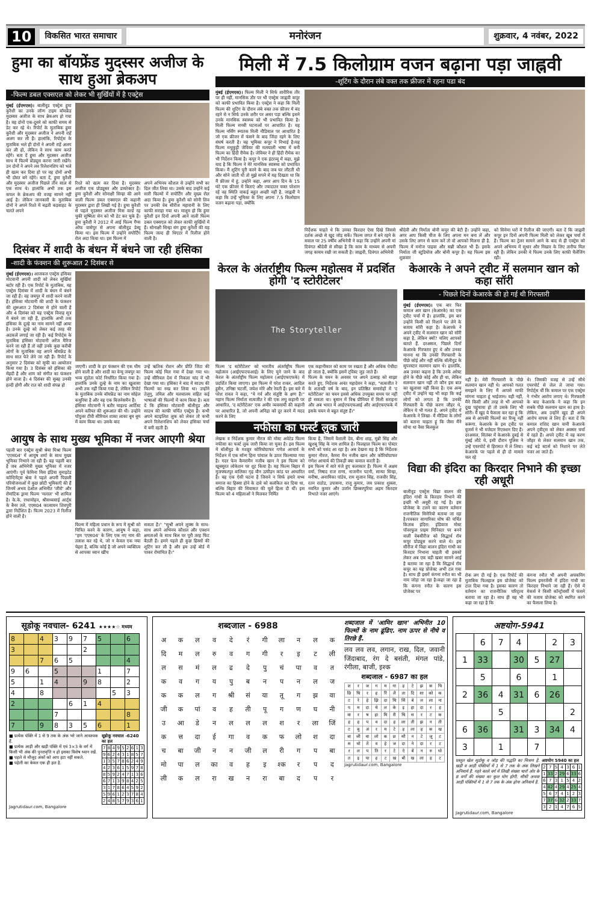10 विकसित भारत समाचार मनोरंजन शुक्रवार, 4 नवंबर, 2022
हुमा का बॉयफ्रेंड मुदस्सर अजीज के साथ हुआ ब्रेकअप
-फिल्म डबल एक्सएल को लेकर भी सुर्खियों में है एक्ट्रेस
मुंबई (ईएमएस)। बालीवुड एक्ट्रेस हुमा कुरैशी का उनके लॉन्ग टाइम बॉयफ्रेंड मुदस्सर अजीज के साथ ब्रेकअप हो गया है। यह दोनों एक-दूसरे को काफी समय से डेट कर रहे थे। रिपोर्ट के मुताबिक हुमा कुरैशी और मुदस्सर अजीज ने अपनी राहें अलग कर ली हैं। हालांकि, रिपोर्ट्स के मुताबिक भले ही दोनों ने अपनी राहें अलग कर ली हों, लेकिन वे साथ काम करते रहेंगे। बता दें हुमा और मुदस्सर अजीज साथ में फिल्में प्रोड्यूस करना जारी रखेंगे। उन दोनों ने अपने लव रिलेशनशिप को भले ही खत्म कर दिया हो पर वह दोनों अभी भी दोस्त बने रहेंगे। बता दें, हुमा कुरैशी और मुदस्सर अजीज पिछले तीन साल से एक साथ थे। हालांकि अभी तक इस कपल के ब्रेकअप की वजह सामने नहीं आई है। लेकिन जानकारी के मुताबिक दोनों ने अपने रिश्ते में बढ़ती कड़वाहट के चलते अपने
रिश्ते को खत्म कर दिया है। मुदस्सर अजीज एक प्रोड्यूसर और डायरेक्टर हैं। हुमा कुरैशी और सोनाक्षी सिन्हा की आने वाली फिल्म डबल एक्सएल की कहानी मुदस्सर द्वारा ही लिखी गई है। हुमा कुरैशी से पहले मुदस्सर अजीज मिस वर्ल्ड रह चुकी सुष्मिता सेन को भी डेट कर चुके हैं। हुमा कुरैशी ने 2012 में आई फिल्म गैंग्स ऑफ वासेपुर से अपना बॉलीवुड डेब्यू किया था। इस फिल्म में उन्होंने सपोर्टिंग रोल अदा किया था। इस फिल्म में
अपने अभिनय कौशल से उन्होंने सभी का दिल जीत लिया था। उसके बाद उन्होंने कई सारी फिल्मों में सपोर्टिंग और मुख्य रोल अदा किया है। हुमा कुरैशी को सोनी लिव पर उनकी वेब सीरीज महारानी के लिए काफी सराहा गया था। मालूम हो कि हुमा कुरैशी इन दिनों अपनी आने वाली फिल्म डबल एक्सएल को लेकर काफी सुर्खियों में हैं। सोनाक्षी सिन्हा संग हुमा कुरैशी की यह फिल्म जल्द ही थिएटर में रिलीज होने वाली है।
दिसंबर में शादी के बंधन में बंधने जा रही हंसिका
-शादी के फंक्शन की शुरूआत 2 दिसंबर से
मुंबई (ईएमएस)। आजकल एक्ट्रेस हंसिका मोटवानी अपनी शादी को लेकर सुर्खियां बटोर रही हैं। एक रिपोर्ट के मुताबिक, यह एक्ट्रेस दिसंबर में शादी के बंधन में बंधने जा रही हैं। वह जयपुर में शादी करने वाली हैं। हंसिका मोटवानी की शादी के फंक्शन की शुरूआत 2 दिसंबर से होने वाली है और 4 दिसंबर को यह एक्ट्रेस विवाह सूत्र में बंधने जा रही हैं, हालांकि अभी तक हंसिका के दूल्हे का नाम सामने नहीं आया है। उनके दूल्हे को लेकर कई तरह की अटकलें लगाई जा रही हैं। कई रिपोर्ट्स के मुताबिक हंसिका मोटवानी अरेंज मैरिज करने जा रही हैं तो वहीं उनके कुछ करीबी लोगों के मुताबिक वह अपने बॉयफ्रेंड के साथ सात फेरे लेने जा रही हैं। रिपोर्ट के अनुसार 2 दिसंबर को सूफी का आयोजन किया गया है। 3 दिसंबर को हंसिका की मेंहदी है और शाम को संगीत का फंक्शन होने वाला है। 4 दिसंबर की सुबह उनकी हल्दी होगी और रात को शादी संपन्न हो
जाएगी। शादी के हर फंक्शन की एक थीम होने वाली है और शादी का वेन्यू जयपुर का भव्य मुंडोता फोर्ट निर्धारित किया गया है। हालांकि उनके दूल्हे के नाम का खुलासा अभी तक नहीं किया गया है, लेकिन रिपोर्ट के मुताबिक उनके बॉयफ्रेंड का नाम सोहेल कथूरिया है और वह एक बिजनेसमैन हैं।
हंसिका मोटवानी ने बतौर चाइल्ड आर्टिस्ट अपने करियर की शुरूआत की थी। उन्होंने पॉपुलर टीवी सीरियल शाका लाका बूम बूम में काम किया था। उसके बाद
उन्हें ऋतिक रोशन और प्रीति जिंटा की फिल्म कोई मिल गया में देखा गया था। उन्हें सीरियल देस में निकला चांद में भी देखा गया था। हंसिका ने बाद में साउथ की फिल्मों का रुख कर लिया था। उन्होंने तेलुगु, तमिल और मलयालम सहित कई भाषाओं की फिल्मों में काम किया है। बता दें कि हंसिका मोटवानी बॉलीवुड और साउथ की काफी चर्चित एक्ट्रेस हैं। कभी अपने स्टाइलिश लुक को लेकर तो कभी अपने रिलेशनशिप को लेकर हंसिका चर्चा में बनी रहती हैं।
आयुष के साथ मुख्य भूमिका में नजर आएगी श्रेया
पहली बार एक्ट्रेस सुश्री श्रेया मिश्रा फिल्म 'एएस04' में आयुष शर्मा के साथ मुख्य भूमिका निभाने जा रही हैं। यह पहली बार है जब अभिनेत्री मुख्य भूमिका में नजर आएंगी। पूर्व फेमिना मिस इंडिया यूनाइटेड कॉन्टिनेंट्स श्रेया ने पहले अपनी पिछली परियोजनाओं में कुछ छोटी भूमिकाएँ की हैं जिनमें अभय देओल अभिनीत 'जीरो' और रोमांटिक ड्रामा फिल्म 'मलाल' भी शामिल है। के.के. राधामोहन, श्रीसथ्यसाई आर्ट्स के बैनर तले, एएस04 कात्यायन शिवपुरी द्वारा निर्देशित है। फिल्म 2023 में रिलीज होने वाली है।
फिल्म में महिला प्रधान के रूप में सुश्री को चित्रित करने के कारण, आयुष ने कहा, "हम 'एएस04' के लिए एक नए नाम की तलाश कर रहे थे, जो न केवल एक नया चेहरा है, बल्कि कोई है जो अपने व्यक्तित्व से आपका ध्यान खींच
सकता है।" "सुश्री अपने लुक्स के साथ-साथ अपने अभिनय कौशल और एक्शन क्षमताओं के साथ बिल पर पूरी तरह फिट बैठती हैं। हमने पहले ही कुछ हिस्सों की शूटिंग कर ली है और हम उन्हें बोर्ड में पाकर रोमांचित हैं।"
मिली में 7.5 किलोग्राम वजन बढ़ाना पड़ा जाह्नवी
-शूटिंग के दौरान लंबे वक्त तक फ्रीजर में रहना पडा बंद
मुंबई (ईएमएस)। फिल्म मिली ने सिर्फ शारीरिक तौर पर ही नहीं, मानसिक तौर पर भी एक्ट्रेस जाह्नवी कपूर को काफी प्रभावित किया है। एक्ट्रेस ने कहा कि मिली फिल्म की शूटिंग के दौरान लंबे वक्त तक फ्रीजर में बंद रहने से न सिर्फ उनके शरीर पर असर पड़ा बल्कि इसने उनके मानसिक स्वास्थ्य को भी प्रभावित किया है। मिली फिल्म सच्ची घटनाओं पर आधारित है। यह फिल्म नर्सिंग स्नातक मिली नौडियाल पर आधारित है जो एक फ्रीजर में फंसने के बाद जिंदा रहने के लिए संघर्ष करती है। यह भूमिका कपूर ने निभाई है।यह फिल्म मथुकुट्टी जेवियर की मलयाली भाषा में बनी फिल्म का हिंदी रीमेक है। जेवियर ने ही हिंदी रीमेक का भी निर्देशन किया है। कपूर ने एक इंटरव्यू में कहा, मुझे याद है कि फिल्म ने मेरे मानसिक स्वास्थ्य को प्रभावित किया। मैं शूटिंग पूरी करने के बाद जब घर लौटती थी और सोने जाती थी तो मुझे सपने में यह दिखता था कि मैं फ्रीजर में हूं. उन्होंने कहा, अगर आप दिन के 15 घंटे एक फ्रीजर में बिताएं और ज्यादातर वक्त परेशान रहें वह स्थिति वाकई बहुत अच्छी नहीं है. जाह्नवी ने कहा कि उन्हें भूमिका के लिए अपना 7.5 किलोग्राम वजन बढ़ाना पड़ा, क्योंकि
निर्देशक चाहते थे कि उनका किरदार ऐसा दिखे जिससे दर्शक अच्छे से खुद जोड़ सकें। फिल्म जगत में बने रहने के सवाल पर 25 वर्षीय अभिनेत्री ने कहा कि उन्होंने अपनी मां दिवंगत श्रीदेवी से सीखा है कि काम के माध्यम से अपनी जगह कायम रखी जा सकती है। जाह्नवी, दिवंगत अभिनेत्री
श्रीदेवी और निर्माता बोनी कपूर की बेटी हैं। उन्होंने कहा, अगर आप किसी चीज के लिए अपना मन बना लें और उसके लिए लगन से काम करें तो वो आपको मिलना ही है. फिल्म में मनोज पाहवा और सन्नी कौशल भी हैं। इसके निर्माता जी स्टूडियोज और बोनी कपूर हैं। यह फिल्म इस शुक्रवार
को सिनेमा घरों में रिलीज की जाएगी। बता दें कि जाह्नवी कपूर इन दिनों अपनी फिल्म मिली को लेकर खूब चर्चा में हैं। फिल्म का ट्रेलर सामने आने के बाद से ही एक्ट्रेस को अपने अभिनय में सुधार और निखार के लिए तारीफ मिल रही हैं। लेकिन उनकी ये फिल्म उनके लिए काफी चैलेंजिंग रही।
केरल के अंतर्राष्ट्रीय फिल्म महोत्सव में प्रदर्शित होगी 'द स्टोरीटेलर'
The Storyteller
फिल्म 'द स्टोरीटेलर' को भारतीय अंतर्राष्ट्रीय फिल्म महोत्सव (आईएफएफआई) के लिए चुने जाने के बाद केरल के अंतर्राष्ट्रीय फिल्म महोत्सव (आईएफएफके) में प्रदर्शित किया जाएगा। इस फिल्म में परेश रावल, आदिल हुसैन, तनिष्ठा चटर्जी, जयेश मोरे और रेवती हैं। इस बारे में परेश रावल ने कहा, "ये गर्व और संतुष्टि के क्षण हैं।" महान फिल्म निर्माता सत्यजीत रे की एक लघु कहानी पर आधारित, 'द स्टोरीटेलर' एक अमीर व्यवसायी की कहानी पर आधारित है, जो अपनी अनिद्रा को दूर करने में मदद करने के लिए
एक कहानीकार को काम पर रखता है और अधिक पेचीदा हो जाता है, क्योंकि इसमें ट्विस्ट जुड़ जाते हैं।
फिल्म के चयन के अवसर पर अपने उत्साह को साझा करते हुए, निर्देशक अनंत महादेवन ने कहा, "सत्यजीत रे के शताब्दी वर्ष के बाद, इन प्रतिष्ठित समारोहों में 'द स्टोरीटेलर' का चयन इससे अधिक उपयुक्त समय पर नहीं हो सकता था। बुसान में विश्व प्रीमियर में मिली सराहना और अब भारत में आईएफएफआई और आईएफएफके में इसके चयन से बहुत संतुष्ट हैं।"
नफीसा का फर्स्ट लुक जारी
लेखक व निर्देशक कुमार नीरज की मोस्ट अवेटेड फिल्म नफीसा का फर्स्ट लुक जारी किया जा चुका है। इस फिल्म में बॉलीवुड के मशहूर कोरियोग्राफर गणेश आचार्य के निर्देशन में एक सॉन्ग हिना पांचाल के ऊपर फिल्माया गया है। गदर फेम कैमरामैन नजीब खान ने इस फिल्म को खूबसूरत लोकेशन पर शूट किया है। यह फिल्म बिहार में मुजफ्फरपुर बालिका गृह यौन उत्पीड़न कांड पर आधारित है। यह एक ऐसी घटना है जिसने न सिर्फ हमारे सभ्य समाज का हिस्सा होने के दावे को कलंकित कर दिया था, बल्कि बिहार की सियासत की चूलें हिला दी थीं। इस फिल्म को 4 महिलाओं ने मिलकर निर्मित
किया है, जिसमें वैशाली देव, बीना शाह, मुन्नी सिंह और खुशबू सिंह के नाम शामिल है। फिलहाल फिल्म का पोस्टर सभी को पसंद आ रहा है। अब देखना यह है कि निर्देशक कुमार नीरज, कैमरा मैन नजीब खान और कोरियोग्राफर गणेश आचार्य की तिकड़ी क्या कमाल करती है।
इस फिल्म में सारे मंजे हुए कलाकार हैं। फिल्म में अक्षय वर्मा, निषाद राज राणा, नाजनीन पटनी, सान्या सिन्हा, मनीषा, अनामिका पांडेय, राम सुजान सिंह, राजवीर सिंह, रतन राठोड, उपासना, राजू कुमार, जय प्रकाश शुक्ला, नवनित कुमार और उर्जान छिब्बरपुरिया अहम किरदार निभाते नजर आएंगे।
केआरके ने अपने ट्वीट में सलमान खान को कहा सॉरी
- पिछले दिनों केआरके की हो गई थी गिरफ्तारी
मुंबई (ईएमएस)। एक बार फिर कमाल आर खान (केआरके) का एक ट्वीट चर्चा में है। हालांकि, इस बार उन्होंने किसी को निशाने पर लेने के बजाय सॉरी कहा है। केआरके ने अपने ट्वीट में सलमान खान को सॉरी कहा है, लेकिन क्यों? चलिए आपको बताते हैं. दरअसल, पिछले दिनों केआरके गिरफ्तार हुए थे और उनका मानना था कि उनकी गिरफ्तारी के पीछे कोई और नहीं बल्कि बॉलीवुड के सुपरस्टार सलमान खान थे। हालांकि, अब उनका कहना है कि उनके अरेस्ट होने के पीछे कोई और ही था, लेकिन सलमान खान नहीं तो कौन इस बात का खुलासा नहीं किया है। एक अन्य ट्वीट में उन्होंने यह भी कहा कि कई लोगों को लगता है कि उनकी गिरफ्तारी के पीछे करण जौहर थे, लेकिन ये भी गलत है. अपने ट्वीट में केआरके ने लिखा- मैं मीडिया के लोगों को बताना चाहता हूं कि जैसा मैंने सोचा था वैसा बिलकुल
नहीं है। मेरी गिरफ्तारी के पीछे सलमान खान नहीं थे। आपको गलत समझने के लिए मैं आपसे माफी मांगना चाहता हूं भाईजान। यही नहीं, मैंने किसी और तरह से भी आपको दुख पहुंचाया हो तो उसके लिए भी सॉरी। मैं खुद ये फैसला कर रहा हूं कि अब से आपकी फिल्मों का रिव्यू नहीं करूंगा. केआरके के इस ट्वीट पर यूजर्स ने भी मजेदार रिएक्शन दिए हैं। दरअसल, सितंबर में केआरके दुबई से मुंबई लौटे थे, इसी दौरान पुलिस ने उन्हें एयरपोर्ट से हिरासत में ले लिया। केआरके पर पहले से ही दो मामले चल रहे
थे। जिसकी वजह से उन्हें सीधे एयरपोर्ट से जेल ले जाया गया। रिपोर्ट्स थीं कि कमाल पर एक एक्ट्रेस ने गंभीर आरोप लगाए थे। गिरफ्तारी के बाद केआरके ने कहा कि इन सबके पीछे सलमान खान का हाथ है। लेकिन, अब उन्होंने खुद ही अपने आरोप वापस ले लिए हैं। बता दें कि कमाल राशिद खान यानी केआरके अपने ट्वीट्स को लेकर अक्सर चर्चा में रहते हैं। अपने ट्वीट में वह करण जौहर से लेकर सलमान खान तक, कई बड़े स्टार्स को निशाने पर लेते नजर आ जाते हैं।
विद्या की इंदिरा का किरदार निभाने की इच्छा रही अधूरी
बालीवुड एक्ट्रेस विद्या बालन की इंदिरा गांधी के किरदार निभाने की इच्छी भी अधूरी रह गई है। इस प्रोजेक्ट के टलने का कारण वर्तमान राजनीतिक सिनेरियो बताया जा रहा है।पत्रकार सागारिका घोष की चर्चित किताब इंदिरा: इंडियाज मोस्ट पॉवरफुल प्राइम मिनिस्टर पर बनने वाली वेबसीरीज को सिद्धार्थ रॉय कपूर प्रोड्यूस करने वाले थे। इस सीरीज में विद्या बालन इंदिरा गांधी का किरदार निभाना चाहती थी इसको लेकर अब एक बड़ी खबर सामने आई है बताया जा रहा है कि सिद्धार्थ रॉय कपूर का यह प्रोजेक्ट अभी टल गया है। साथ ही इसमें कंगना रनौत का भी नाम जोड़ा जा रहा है।कहा जा रहा है कि कंगना रनौत के कारण इस प्रोजेक्ट पर
रोक लग दी गई है। एक रिपोर्ट की मुताबिक फिलहाल इस प्रोजेक्ट को टाल दिया गया है। इसका कारण तो वर्तमान का राजनीतिक परिदृश्य बताया जा रहा है। साथ ही यह भी कहा जा रहा है कि
कंगना रनौत भी अपनी अपकमिंग फिल्म इमरजेंसी में इंदिरा गांधी का किरदार निभाने जा रही हैं। ऐसे में मेकर्स ने किसी कॉन्ट्रोवर्सी में फंसने की वजाय प्रोजेक्ट को स्थगित करने का फैसला लिया है।
सूडोकू नवचाल- 6241 ★★★★☆ मध्यम
| 8 | | 4 | 3 | 9 | 7 | 5 | | 6 |
| 3 | | | | | 2 | | | |
| | | 7 | 6 | 5 | | | | 4 |
| 9 | 6 | | 5 | | | 1 | | 7 |
| 5 | | 1 | 4 | | 9 | 8 | | 2 |
| 4 | | 8 | | | | | 5 | 3 |
| 2 | | | | 6 | 1 | 4 | | |
| | | | 7 | | | | | 8 |
| 7 | | 9 | 8 | 3 | 5 | 6 | | 1 |
■ प्रत्येक पंक्ति में 1 से 9 तक के अंक भरे जाने आवश्यक हैं.
■ प्रत्येक आड़ी और खड़ी पंक्ति में एवं 3×3 के वर्ग में किसी भी अंक की पुनरावृत्ति न हो इसका विशेष ध्यान रखें.
■ पहले से मौजूद अंकों को आप हटा नहीं सकते.
■ पहेली का केवल एक ही हल है.
सूडोकू नवचाल -6240 का हल
| 7 | 8 | 4 | 9 | 5 | 2 | 6 | 1 | 3 |
| 9 | 6 | 2 | 4 | 3 | 1 | 8 | 5 | 7 |
| 1 | 3 | 5 | 7 | 8 | 6 | 2 | 4 | 9 |
| 4 | 2 | 3 | 6 | 1 | 5 | 9 | 7 | 8 |
| 8 | 5 | 9 | 2 | 4 | 7 | 1 | 3 | 6 |
| 6 | 7 | 1 | 3 | 9 | 8 | 4 | 2 | 5 |
| 3 | 1 | 7 | 8 | 6 | 4 | 5 | 9 | 2 |
| 5 | 9 | 6 | 1 | 2 | 3 | 7 | 8 | 4 |
| 2 | 4 | 8 | 5 | 7 | 9 | 3 | 6 | 1 |
Jagrutidaur.com, Bangalore
शब्दजाल - 6988
| अ | क | ल | व | दे | रं | गी | ला | न | ल | क |
| दि | म | ल | रु | व | ग | गी | र | इ | ट | ली |
| ल | स | मं | ल | द्र | दे | पु | चं | पा | व | त |
| क | व | ग | य | पु | ब | न | प | न | ल | ज |
| क | क | ल | ग | श्री | सं | या | तू | ग | झ | वा |
| जी | क | पां | व | ह | ती | पू | ग | ण | घ | नी |
| उ | आ | डे | न | ल | ल | ल | श | र | ला | जिं |
| क | त्त | दा | ई | गा | व | क | फ | लो | श | दा |
| च | बा | जी | न | न | जी | ल | री | ग | प | बा |
| मो | पा | ल | का | व | ह | इ | श्क | र | प | द |
| ली | क | ल | रा | ख | न | रा | बा | द | प | र |
शब्दजाल में 'आमिर खान' अभिनीत 10 फिल्मों के नाम ढूंढिए. नाम ऊपर से नीचे व तिरछे हैं.
लव लव लव, लगान, राख, दिल, जवानी जिंदाबाद, रंग दे बसंती, मंगल पांडे, रंगीला, बाजी, इश्क
शब्दजाल - 6987 का हल
| श | र | ज | ग | म | गा | ह | टे | झ | क | चि |
| छि | चि | र | ह | रिं | लै | ता | दि | शा | को | क |
| ट | रे | हे | झि | दा | चि | सिं | बे | ल | ला | ना |
| प | म | दा | चे | ल | के | इ | हा | दा | र | ह |
| वा | र | ष | हा | मि | री | चि | स | र | ट | क |
| ह | ह | प | व | दा | ह | ला | ती | झ | न | ती |
| ट | बु | अं | र | म | टे | ह | ला | ह | क | ख |
| बा | जी | वा | लो | क | छ | सौ | न | टे | जू | ट |
| स | थो | तें | व | हे | ज | दा | ने | दा | र | ट |
| र | ल | प | ति | र | टे | ऐ | बें | न | रु | थो |
| त | इ | पा | ह | ट | ख | बौ | ख | ला | ह | ट |
Jagrutidaur.com, Bangalore
अष्टयोग-5941
| | 6 | 7 | 4 | | 2 | 3 |
| 1 | 33 | | 30 | 5 | 27 | |
| | 5 | | 6 | | 1 | |
| 2 | 36 | 4 | 31 | 6 | 26 | |
| | | 5 | | | | 2 |
| 6 | 36 | | 31 | 3 | 34 | 4 |
| 3 | | 1 | | 7 | | |
प्रस्तुत खेल सुडोकू व जोड़ की पद्धति का मिश्रण है. खड़ी व आड़ी पंक्तियों में 1 से 7 तक के अंक लिखने अनिवार्य हैं. गहरे काले वर्ग में लिखी संख्या चारों ओर के 8 वर्गों की संख्या का कुल योग होगी. सीधी अथवा आड़ी पंक्तियों में 1 से 7 तक के अंक होना अनिवार्य है.
अष्टयोग 5940 का हल
| 2 | 7 | 5 | 4 | 3 | 6 | 1 |
| 1 | 33 | 2 | 29 | 6 | 33 | 6 |
| 6 | 7 | 3 | 1 | 5 | 4 | 2 |
| 4 | 42 | 4 | 29 | 4 | 25 | 4 |
| 5 | 6 | 7 | 4 | 1 | 2 | 3 |
| 7 | 37 | 6 | 32 | 2 | 33 | 7 |
| 3 | 2 | 1 | 4 | 7 | 6 | 5 |
Jagrutidaur.com, Bangalore